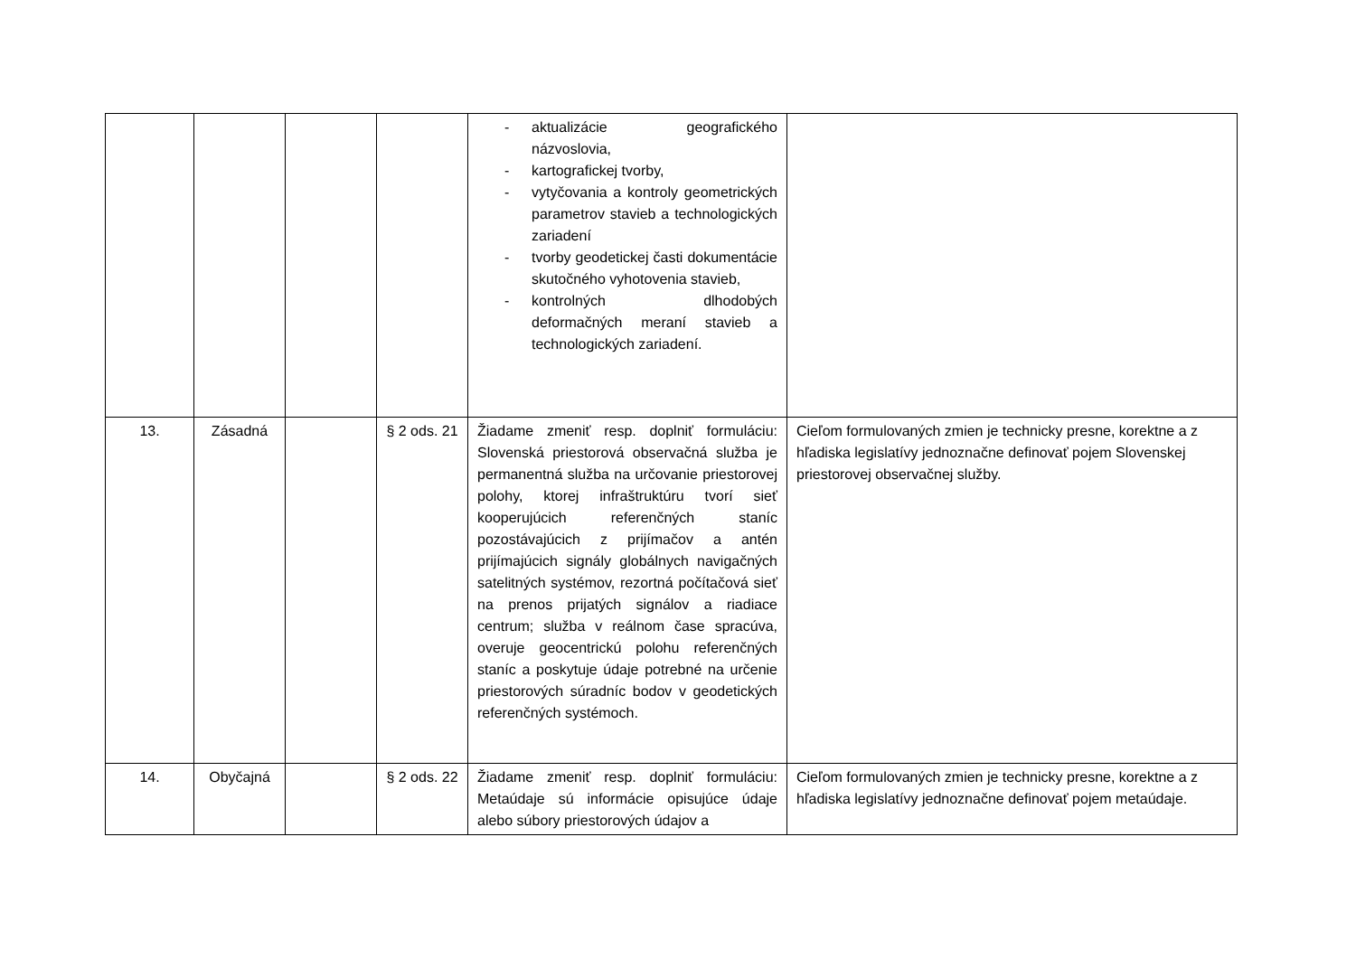| | | | | - aktualizácie geografického názvoslovia, - kartografickej tvorby, - vytyčovania a kontroly geometrických parametrov stavieb a technologických zariadení - tvorby geodetickej časti dokumentácie skutočného vyhotovenia stavieb, - kontrolných dlhodobých deformačných meraní stavieb a technologických zariadení. | |
| 13. | Zásadná | | § 2 ods. 21 | Žiadame zmeniť resp. doplniť formuláciu: Slovenská priestorová observačná služba je permanentná služba na určovanie priestorovej polohy, ktorej infraštruktúru tvorí sieť kooperujúcich referenčných staníc pozostávajúcich z prijímačov a antén prijímajúcich signály globálnych navigačných satelitných systémov, rezortná počítačová sieť na prenos prijatých signálov a riadiace centrum; služba v reálnom čase spracúva, overuje geocentrickú polohu referenčných staníc a poskytuje údaje potrebné na určenie priestorových súradníc bodov v geodetických referenčných systémoch. | Cieľom formulovaných zmien je technicky presne, korektne a z hľadiska legislatívy jednoznačne definovať pojem Slovenskej priestorovej observačnej služby. |
| 14. | Obyčajná | | § 2 ods. 22 | Žiadame zmeniť resp. doplniť formuláciu: Metaúdaje sú informácie opisujúce údaje alebo súbory priestorových údajov a | Cieľom formulovaných zmien je technicky presne, korektne a z hľadiska legislatívy jednoznačne definovať pojem metaúdaje. |